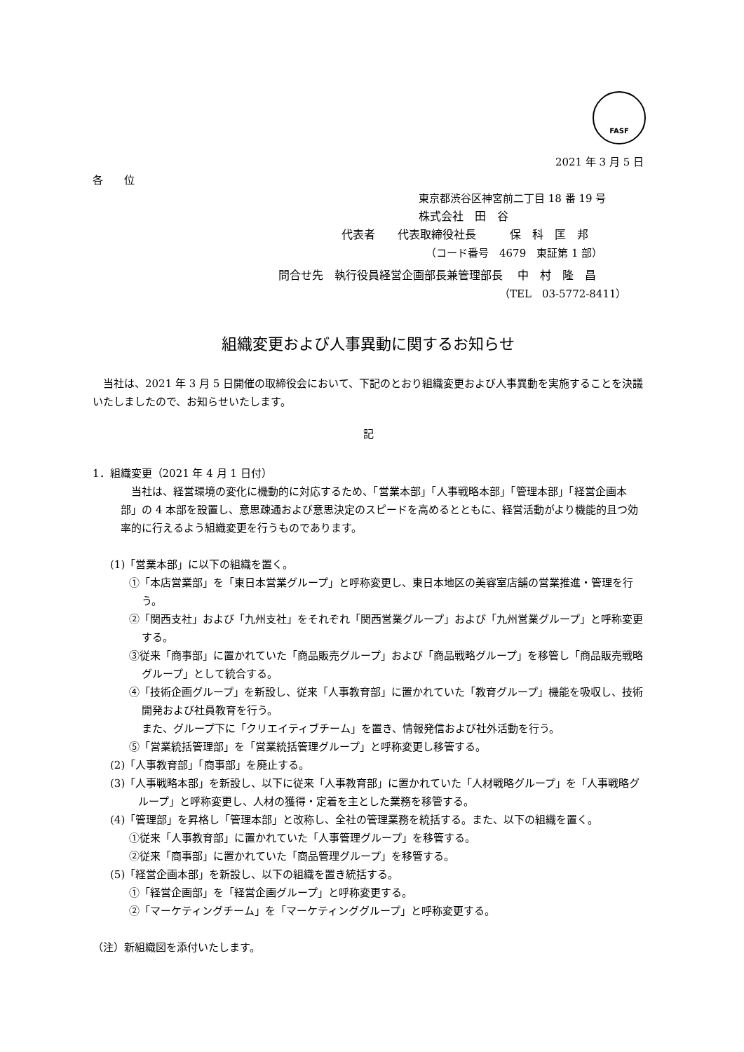FASF
2021 年 3 月 5 日
各　　位
東京都渋谷区神宮前二丁目 18 番 19 号
株式会社　田　谷
代表者　　代表取締役社長　　　保　科　匡　邦
（コード番号　4679　東証第 1 部）
問合せ先　執行役員経営企画部長兼管理部長　 中　村　隆　昌
（TEL　03-5772-8411）
組織変更および人事異動に関するお知らせ
　当社は、2021 年 3 月 5 日開催の取締役会において、下記のとおり組織変更および人事異動を実施することを決議いたしましたので、お知らせいたします。
記
1．組織変更（2021 年 4 月 1 日付）
　当社は、経営環境の変化に機動的に対応するため、「営業本部」「人事戦略本部」「管理本部」「経営企画本部」の 4 本部を設置し、意思疎通および意思決定のスピードを高めるとともに、経営活動がより機能的且つ効率的に行えるよう組織変更を行うものであります。
(1)「営業本部」に以下の組織を置く。
①「本店営業部」を「東日本営業グループ」と呼称変更し、東日本地区の美容室店舗の営業推進・管理を行う。
②「関西支社」および「九州支社」をそれぞれ「関西営業グループ」および「九州営業グループ」と呼称変更する。
③従来「商事部」に置かれていた「商品販売グループ」および「商品戦略グループ」を移管し「商品販売戦略グループ」として統合する。
④「技術企画グループ」を新設し、従来「人事教育部」に置かれていた「教育グループ」機能を吸収し、技術開発および社員教育を行う。
また、グループ下に「クリエイティブチーム」を置き、情報発信および社外活動を行う。
⑤「営業統括管理部」を「営業統括管理グループ」と呼称変更し移管する。
(2)「人事教育部」「商事部」を廃止する。
(3)「人事戦略本部」を新設し、以下に従来「人事教育部」に置かれていた「人材戦略グループ」を「人事戦略グループ」と呼称変更し、人材の獲得・定着を主とした業務を移管する。
(4)「管理部」を昇格し「管理本部」と改称し、全社の管理業務を統括する。また、以下の組織を置く。
①従来「人事教育部」に置かれていた「人事管理グループ」を移管する。
②従来「商事部」に置かれていた「商品管理グループ」を移管する。
(5)「経営企画本部」を新設し、以下の組織を置き統括する。
①「経営企画部」を「経営企画グループ」と呼称変更する。
②「マーケティングチーム」を「マーケティンググループ」と呼称変更する。
（注）新組織図を添付いたします。